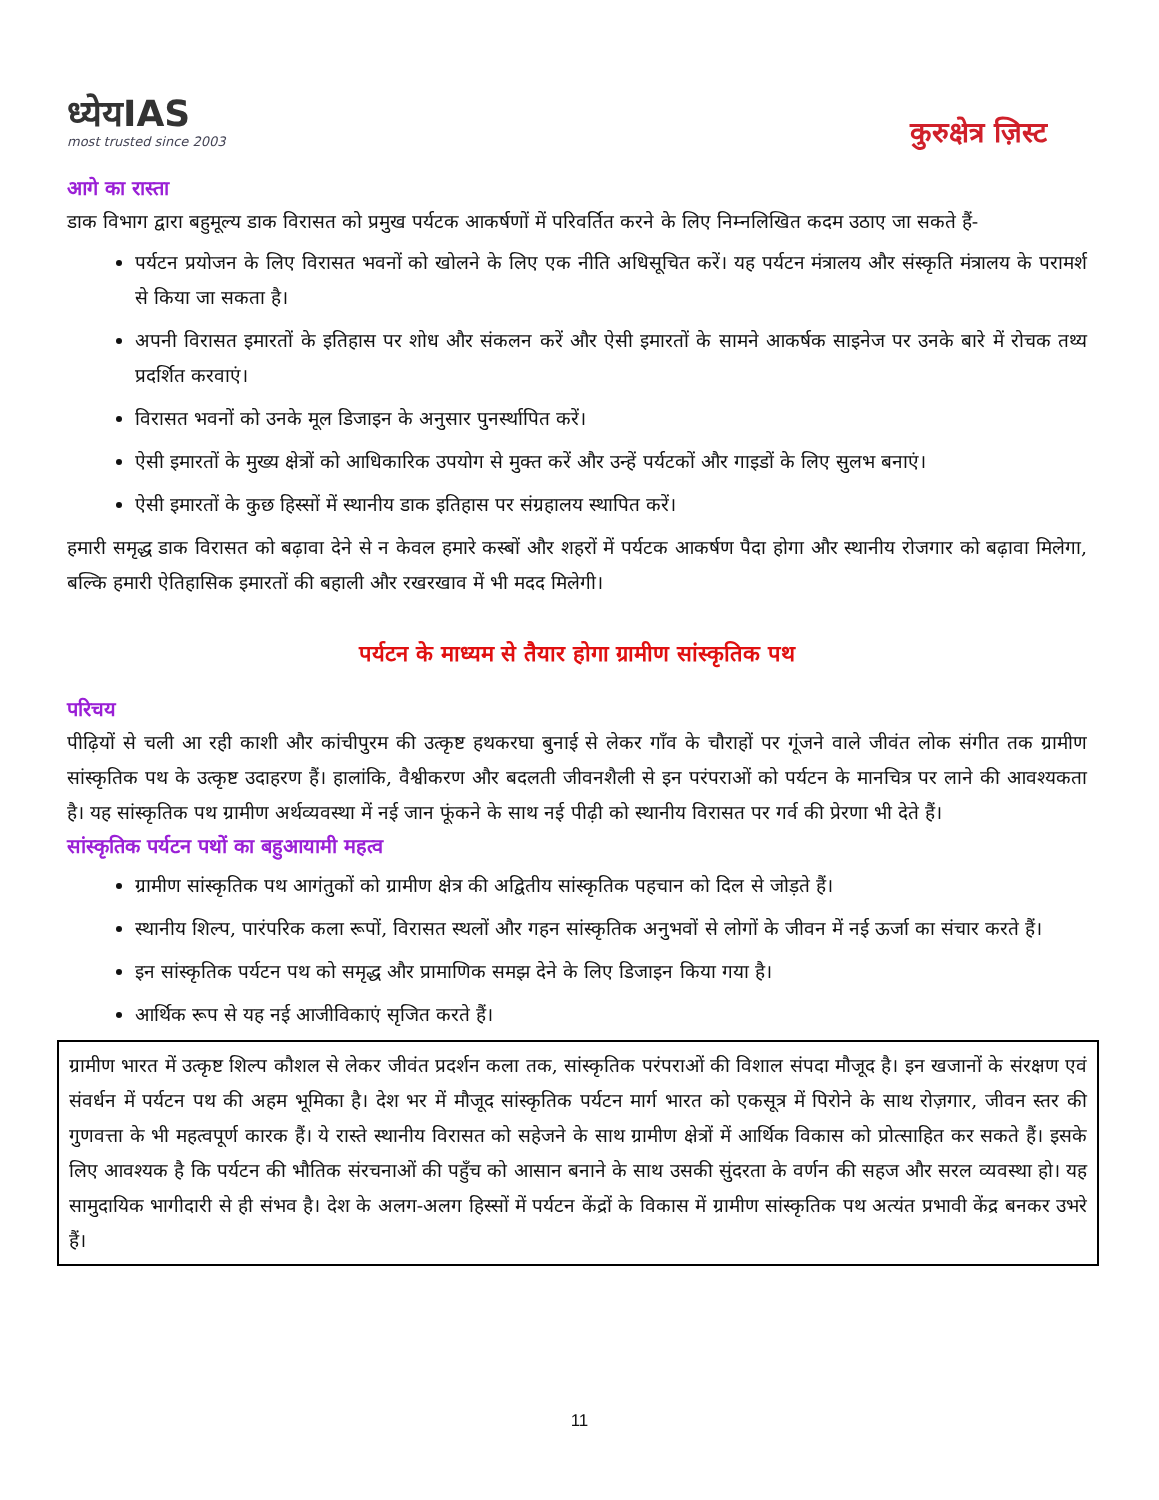ध्येयIAS
most trusted since 2003
कुरुक्षेत्र ज़िस्ट
आगे का रास्ता
डाक विभाग द्वारा बहुमूल्य डाक विरासत को प्रमुख पर्यटक आकर्षणों में परिवर्तित करने के लिए निम्नलिखित कदम उठाए जा सकते हैं-
पर्यटन प्रयोजन के लिए विरासत भवनों को खोलने के लिए एक नीति अधिसूचित करें। यह पर्यटन मंत्रालय और संस्कृति मंत्रालय के परामर्श से किया जा सकता है।
अपनी विरासत इमारतों के इतिहास पर शोध और संकलन करें और ऐसी इमारतों के सामने आकर्षक साइनेज पर उनके बारे में रोचक तथ्य प्रदर्शित करवाएं।
विरासत भवनों को उनके मूल डिजाइन के अनुसार पुनर्स्थापित करें।
ऐसी इमारतों के मुख्य क्षेत्रों को आधिकारिक उपयोग से मुक्त करें और उन्हें पर्यटकों और गाइडों के लिए सुलभ बनाएं।
ऐसी इमारतों के कुछ हिस्सों में स्थानीय डाक इतिहास पर संग्रहालय स्थापित करें।
हमारी समृद्ध डाक विरासत को बढ़ावा देने से न केवल हमारे कस्बों और शहरों में पर्यटक आकर्षण पैदा होगा और स्थानीय रोजगार को बढ़ावा मिलेगा, बल्कि हमारी ऐतिहासिक इमारतों की बहाली और रखरखाव में भी मदद मिलेगी।
पर्यटन के माध्यम से तैयार होगा ग्रामीण सांस्कृतिक पथ
परिचय
पीढ़ियों से चली आ रही काशी और कांचीपुरम की उत्कृष्ट हथकरघा बुनाई से लेकर गाँव के चौराहों पर गूंजने वाले जीवंत लोक संगीत तक ग्रामीण सांस्कृतिक पथ के उत्कृष्ट उदाहरण हैं। हालांकि, वैश्वीकरण और बदलती जीवनशैली से इन परंपराओं को पर्यटन के मानचित्र पर लाने की आवश्यकता है। यह सांस्कृतिक पथ ग्रामीण अर्थव्यवस्था में नई जान फूंकने के साथ नई पीढ़ी को स्थानीय विरासत पर गर्व की प्रेरणा भी देते हैं।
सांस्कृतिक पर्यटन पथों का बहुआयामी महत्व
ग्रामीण सांस्कृतिक पथ आगंतुकों को ग्रामीण क्षेत्र की अद्वितीय सांस्कृतिक पहचान को दिल से जोड़ते हैं।
स्थानीय शिल्प, पारंपरिक कला रूपों, विरासत स्थलों और गहन सांस्कृतिक अनुभवों से लोगों के जीवन में नई ऊर्जा का संचार करते हैं।
इन सांस्कृतिक पर्यटन पथ को समृद्ध और प्रामाणिक समझ देने के लिए डिजाइन किया गया है।
आर्थिक रूप से यह नई आजीविकाएं सृजित करते हैं।
ग्रामीण भारत में उत्कृष्ट शिल्प कौशल से लेकर जीवंत प्रदर्शन कला तक, सांस्कृतिक परंपराओं की विशाल संपदा मौजूद है। इन खजानों के संरक्षण एवं संवर्धन में पर्यटन पथ की अहम भूमिका है। देश भर में मौजूद सांस्कृतिक पर्यटन मार्ग भारत को एकसूत्र में पिरोने के साथ रोज़गार, जीवन स्तर की गुणवत्ता के भी महत्वपूर्ण कारक हैं। ये रास्ते स्थानीय विरासत को सहेजने के साथ ग्रामीण क्षेत्रों में आर्थिक विकास को प्रोत्साहित कर सकते हैं। इसके लिए आवश्यक है कि पर्यटन की भौतिक संरचनाओं की पहुँच को आसान बनाने के साथ उसकी सुंदरता के वर्णन की सहज और सरल व्यवस्था हो। यह सामुदायिक भागीदारी से ही संभव है। देश के अलग-अलग हिस्सों में पर्यटन केंद्रों के विकास में ग्रामीण सांस्कृतिक पथ अत्यंत प्रभावी केंद्र बनकर उभरे हैं।
11